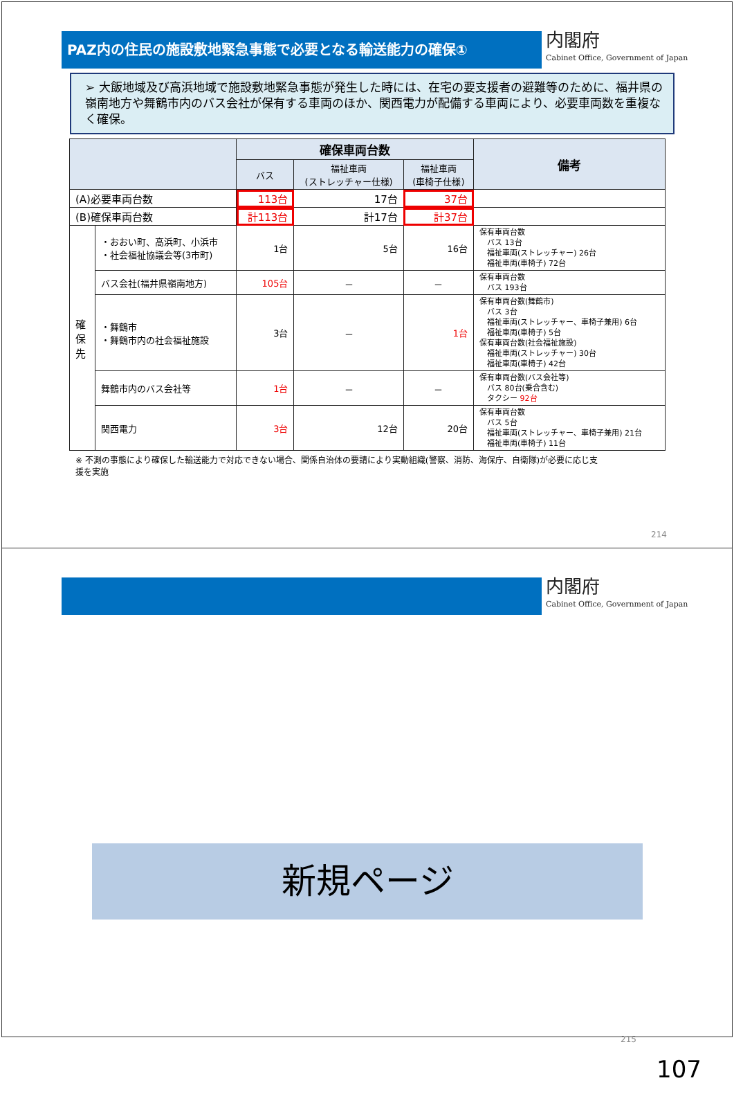PAZ内の住民の施設敷地緊急事態で必要となる輸送能力の確保①
内閣府
Cabinet Office, Government of Japan
➢ 大飯地域及び高浜地域で施設敷地緊急事態が発生した時には、在宅の要支援者の避難等のために、福井県の嶺南地方や舞鶴市内のバス会社が保有する車両のほか、関西電力が配備する車両により、必要車両数を重複なく確保。
| | | 確保車両台数 | | | 備考 |
| --- | --- | --- | --- | --- | --- |
| | | バス | 福祉車両 (ストレッチャー仕様) | 福祉車両 (車椅子仕様) | |
| (A)必要車両台数 | | 113台 | 17台 | 37台 | |
| (B)確保車両台数 | | 計113台 | 計17台 | 計37台 | |
| 確 保 先 | ・おおい町、高浜町、小浜市 ・社会福祉協議会等(3市町) | 1台 | 5台 | 16台 | 保有車両台数 バス 13台 福祉車両(ストレッチャー) 26台 福祉車両(車椅子) 72台 |
| | バス会社(福井県嶺南地方) | 105台 | － | － | 保有車両台数 バス 193台 |
| | ・舞鶴市 ・舞鶴市内の社会福祉施設 | 3台 | － | 1台 | 保有車両台数(舞鶴市) バス 3台 福祉車両(ストレッチャー、車椅子兼用) 6台 福祉車両(車椅子) 5台 保有車両台数(社会福祉施設) 福祉車両(ストレッチャー) 30台 福祉車両(車椅子) 42台 |
| | 舞鶴市内のバス会社等 | 1台 | － | － | 保有車両台数(バス会社等) バス 80台(乗合含む) タクシー 92台 |
| | 関西電力 | 3台 | 12台 | 20台 | 保有車両台数 バス 5台 福祉車両(ストレッチャー、車椅子兼用) 21台 福祉車両(車椅子) 11台 |
※ 不測の事態により確保した輸送能力で対応できない場合、関係自治体の要請により実動組織(警察、消防、海保庁、自衛隊)が必要に応じ支援を実施
214
内閣府
Cabinet Office, Government of Japan
新規ページ
215
107